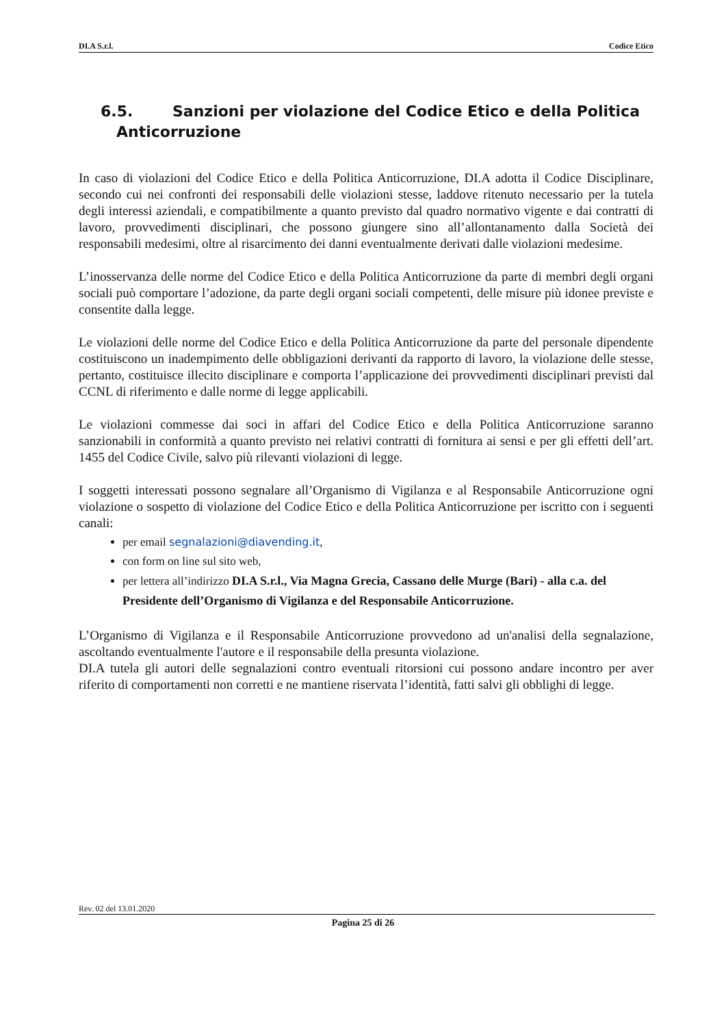DI.A S.r.l. Codice Etico
6.5. Sanzioni per violazione del Codice Etico e della Politica
Anticorruzione
In caso di violazioni del Codice Etico e della Politica Anticorruzione, DI.A adotta il Codice Disciplinare, secondo cui nei confronti dei responsabili delle violazioni stesse, laddove ritenuto necessario per la tutela degli interessi aziendali, e compatibilmente a quanto previsto dal quadro normativo vigente e dai contratti di lavoro, provvedimenti disciplinari, che possono giungere sino all’allontanamento dalla Società dei responsabili medesimi, oltre al risarcimento dei danni eventualmente derivati dalle violazioni medesime.
L’inosservanza delle norme del Codice Etico e della Politica Anticorruzione da parte di membri degli organi sociali può comportare l’adozione, da parte degli organi sociali competenti, delle misure più idonee previste e consentite dalla legge.
Le violazioni delle norme del Codice Etico e della Politica Anticorruzione da parte del personale dipendente costituiscono un inadempimento delle obbligazioni derivanti da rapporto di lavoro, la violazione delle stesse, pertanto, costituisce illecito disciplinare e comporta l’applicazione dei provvedimenti disciplinari previsti dal CCNL di riferimento e dalle norme di legge applicabili.
Le violazioni commesse dai soci in affari del Codice Etico e della Politica Anticorruzione saranno sanzionabili in conformità a quanto previsto nei relativi contratti di fornitura ai sensi e per gli effetti dell’art. 1455 del Codice Civile, salvo più rilevanti violazioni di legge.
I soggetti interessati possono segnalare all’Organismo di Vigilanza e al Responsabile Anticorruzione ogni violazione o sospetto di violazione del Codice Etico e della Politica Anticorruzione per iscritto con i seguenti canali:
per email segnalazioni@diavending.it,
con form on line sul sito web,
per lettera all’indirizzo DI.A S.r.l., Via Magna Grecia, Cassano delle Murge (Bari) - alla c.a. del Presidente dell’Organismo di Vigilanza e del Responsabile Anticorruzione.
L’Organismo di Vigilanza e il Responsabile Anticorruzione provvedono ad un'analisi della segnalazione, ascoltando eventualmente l'autore e il responsabile della presunta violazione.
DI.A tutela gli autori delle segnalazioni contro eventuali ritorsioni cui possono andare incontro per aver riferito di comportamenti non corretti e ne mantiene riservata l’identità, fatti salvi gli obblighi di legge.
Rev. 02 del 13.01.2020
Pagina 25 di 26